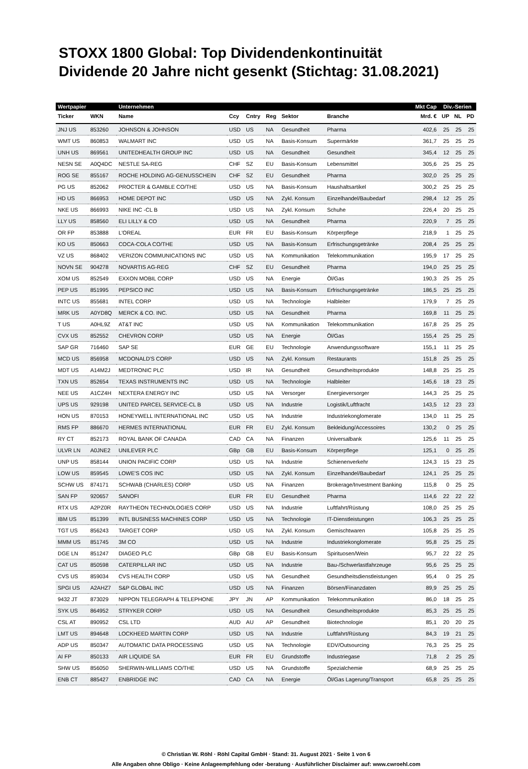STOXX 1800 Global: Top Dividendenkontinuität
Dividende 20 Jahre nicht gesenkt (Stichtag: 31.08.2021)
| Wertpapier | | Unternehmen | | | | | | Mkt Cap | Div.-Serien | | |
| --- | --- | --- | --- | --- | --- | --- | --- | --- | --- | --- | --- |
| Ticker | WKN | Name | Ccy | Cntry | Reg | Sektor | Branche | Mrd. € | UP | NL | PD |
| JNJ US | 853260 | JOHNSON & JOHNSON | USD | US | NA | Gesundheit | Pharma | 402,6 | 25 | 25 | 25 |
| WMT US | 860853 | WALMART INC | USD | US | NA | Basis-Konsum | Supermärkte | 361,7 | 25 | 25 | 25 |
| UNH US | 869561 | UNITEDHEALTH GROUP INC | USD | US | NA | Gesundheit | Gesundheit | 345,4 | 12 | 25 | 25 |
| NESN SE | A0Q4DC | NESTLE SA-REG | CHF | SZ | EU | Basis-Konsum | Lebensmittel | 305,6 | 25 | 25 | 25 |
| ROG SE | 855167 | ROCHE HOLDING AG-GENUSSCHEIN | CHF | SZ | EU | Gesundheit | Pharma | 302,0 | 25 | 25 | 25 |
| PG US | 852062 | PROCTER & GAMBLE CO/THE | USD | US | NA | Basis-Konsum | Haushaltsartikel | 300,2 | 25 | 25 | 25 |
| HD US | 866953 | HOME DEPOT INC | USD | US | NA | Zykl. Konsum | Einzelhandel/Baubedarf | 298,4 | 12 | 25 | 25 |
| NKE US | 866993 | NIKE INC -CL B | USD | US | NA | Zykl. Konsum | Schuhe | 226,4 | 20 | 25 | 25 |
| LLY US | 858560 | ELI LILLY & CO | USD | US | NA | Gesundheit | Pharma | 220,9 | 7 | 25 | 25 |
| OR FP | 853888 | L'OREAL | EUR | FR | EU | Basis-Konsum | Körperpflege | 218,9 | 1 | 25 | 25 |
| KO US | 850663 | COCA-COLA CO/THE | USD | US | NA | Basis-Konsum | Erfrischungsgetränke | 208,4 | 25 | 25 | 25 |
| VZ US | 868402 | VERIZON COMMUNICATIONS INC | USD | US | NA | Kommunikation | Telekommunikation | 195,9 | 17 | 25 | 25 |
| NOVN SE | 904278 | NOVARTIS AG-REG | CHF | SZ | EU | Gesundheit | Pharma | 194,0 | 25 | 25 | 25 |
| XOM US | 852549 | EXXON MOBIL CORP | USD | US | NA | Energie | Öl/Gas | 190,3 | 25 | 25 | 25 |
| PEP US | 851995 | PEPSICO INC | USD | US | NA | Basis-Konsum | Erfrischungsgetränke | 186,5 | 25 | 25 | 25 |
| INTC US | 855681 | INTEL CORP | USD | US | NA | Technologie | Halbleiter | 179,9 | 7 | 25 | 25 |
| MRK US | A0YD8Q | MERCK & CO. INC. | USD | US | NA | Gesundheit | Pharma | 169,8 | 11 | 25 | 25 |
| T US | A0HL9Z | AT&T INC | USD | US | NA | Kommunikation | Telekommunikation | 167,8 | 25 | 25 | 25 |
| CVX US | 852552 | CHEVRON CORP | USD | US | NA | Energie | Öl/Gas | 155,4 | 25 | 25 | 25 |
| SAP GR | 716460 | SAP SE | EUR | GE | EU | Technologie | Anwendungssoftware | 155,1 | 11 | 25 | 25 |
| MCD US | 856958 | MCDONALD'S CORP | USD | US | NA | Zykl. Konsum | Restaurants | 151,8 | 25 | 25 | 25 |
| MDT US | A14M2J | MEDTRONIC PLC | USD | IR | NA | Gesundheit | Gesundheitsprodukte | 148,8 | 25 | 25 | 25 |
| TXN US | 852654 | TEXAS INSTRUMENTS INC | USD | US | NA | Technologie | Halbleiter | 145,6 | 18 | 23 | 25 |
| NEE US | A1CZ4H | NEXTERA ENERGY INC | USD | US | NA | Versorger | Energieversorger | 144,3 | 25 | 25 | 25 |
| UPS US | 929198 | UNITED PARCEL SERVICE-CL B | USD | US | NA | Industrie | Logistik/Luftfracht | 143,5 | 12 | 23 | 23 |
| HON US | 870153 | HONEYWELL INTERNATIONAL INC | USD | US | NA | Industrie | Industriekonglomerate | 134,0 | 11 | 25 | 25 |
| RMS FP | 886670 | HERMES INTERNATIONAL | EUR | FR | EU | Zykl. Konsum | Bekleidung/Accessoires | 130,2 | 0 | 25 | 25 |
| RY CT | 852173 | ROYAL BANK OF CANADA | CAD | CA | NA | Finanzen | Universalbank | 125,6 | 11 | 25 | 25 |
| ULVR LN | A0JNE2 | UNILEVER PLC | GBp | GB | EU | Basis-Konsum | Körperpflege | 125,1 | 0 | 25 | 25 |
| UNP US | 858144 | UNION PACIFIC CORP | USD | US | NA | Industrie | Schienenverkehr | 124,3 | 15 | 23 | 25 |
| LOW US | 859545 | LOWE'S COS INC | USD | US | NA | Zykl. Konsum | Einzelhandel/Baubedarf | 124,1 | 25 | 25 | 25 |
| SCHW US | 874171 | SCHWAB (CHARLES) CORP | USD | US | NA | Finanzen | Brokerage/Investment Banking | 115,8 | 0 | 25 | 25 |
| SAN FP | 920657 | SANOFI | EUR | FR | EU | Gesundheit | Pharma | 114,6 | 22 | 22 | 22 |
| RTX US | A2PZ0R | RAYTHEON TECHNOLOGIES CORP | USD | US | NA | Industrie | Luftfahrt/Rüstung | 108,0 | 25 | 25 | 25 |
| IBM US | 851399 | INTL BUSINESS MACHINES CORP | USD | US | NA | Technologie | IT-Dienstleistungen | 106,3 | 25 | 25 | 25 |
| TGT US | 856243 | TARGET CORP | USD | US | NA | Zykl. Konsum | Gemischtwaren | 105,8 | 25 | 25 | 25 |
| MMM US | 851745 | 3M CO | USD | US | NA | Industrie | Industriekonglomerate | 95,8 | 25 | 25 | 25 |
| DGE LN | 851247 | DIAGEO PLC | GBp | GB | EU | Basis-Konsum | Spirituosen/Wein | 95,7 | 22 | 22 | 25 |
| CAT US | 850598 | CATERPILLAR INC | USD | US | NA | Industrie | Bau-/Schwerlastfahrzeuge | 95,6 | 25 | 25 | 25 |
| CVS US | 859034 | CVS HEALTH CORP | USD | US | NA | Gesundheit | Gesundheitsdienstleistungen | 95,4 | 0 | 25 | 25 |
| SPGI US | A2AHZ7 | S&P GLOBAL INC | USD | US | NA | Finanzen | Börsen/Finanzdaten | 89,9 | 25 | 25 | 25 |
| 9432 JT | 873029 | NIPPON TELEGRAPH & TELEPHONE | JPY | JN | AP | Kommunikation | Telekommunikation | 86,0 | 18 | 25 | 25 |
| SYK US | 864952 | STRYKER CORP | USD | US | NA | Gesundheit | Gesundheitsprodukte | 85,3 | 25 | 25 | 25 |
| CSL AT | 890952 | CSL LTD | AUD | AU | AP | Gesundheit | Biotechnologie | 85,1 | 20 | 20 | 25 |
| LMT US | 894648 | LOCKHEED MARTIN CORP | USD | US | NA | Industrie | Luftfahrt/Rüstung | 84,3 | 19 | 21 | 25 |
| ADP US | 850347 | AUTOMATIC DATA PROCESSING | USD | US | NA | Technologie | EDV/Outsourcing | 76,3 | 25 | 25 | 25 |
| AI FP | 850133 | AIR LIQUIDE SA | EUR | FR | EU | Grundstoffe | Industriegase | 71,8 | 2 | 25 | 25 |
| SHW US | 856050 | SHERWIN-WILLIAMS CO/THE | USD | US | NA | Grundstoffe | Spezialchemie | 68,9 | 25 | 25 | 25 |
| ENB CT | 885427 | ENBRIDGE INC | CAD | CA | NA | Energie | Öl/Gas Lagerung/Transport | 65,8 | 25 | 25 | 25 |
© Christian W. Röhl · Röhl Capital GmbH · Stand: 31. August 2021 · Seite 1 von 6
Alle Angaben ohne Obligo · Keine Anlageempfehlung oder -beratung · Ausführlicher Disclaimer auf: www.cwroehl.com